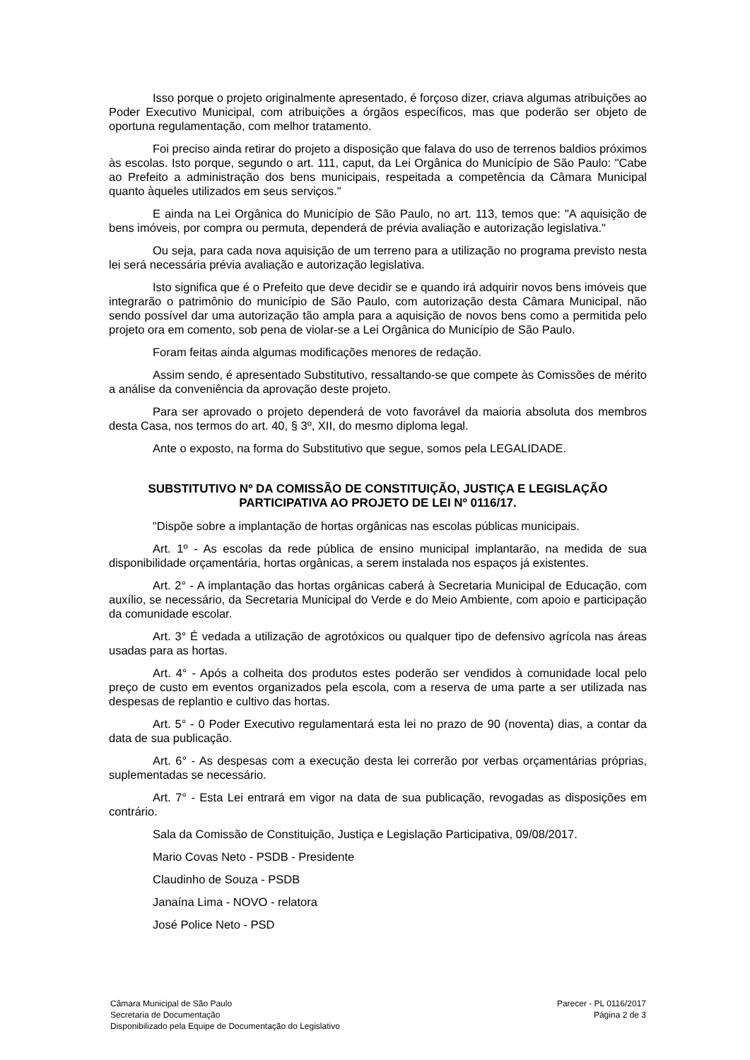Isso porque o projeto originalmente apresentado, é forçoso dizer, criava algumas atribuições ao Poder Executivo Municipal, com atribuições a órgãos específicos, mas que poderão ser objeto de oportuna regulamentação, com melhor tratamento.
Foi preciso ainda retirar do projeto a disposição que falava do uso de terrenos baldios próximos às escolas. Isto porque, segundo o art. 111, caput, da Lei Orgânica do Município de São Paulo: "Cabe ao Prefeito a administração dos bens municipais, respeitada a competência da Câmara Municipal quanto àqueles utilizados em seus serviços."
E ainda na Lei Orgânica do Município de São Paulo, no art. 113, temos que: "A aquisição de bens imóveis, por compra ou permuta, dependerá de prévia avaliação e autorização legislativa."
Ou seja, para cada nova aquisição de um terreno para a utilização no programa previsto nesta lei será necessária prévia avaliação e autorização legislativa.
Isto significa que é o Prefeito que deve decidir se e quando irá adquirir novos bens imóveis que integrarão o patrimônio do município de São Paulo, com autorização desta Câmara Municipal, não sendo possível dar uma autorização tão ampla para a aquisição de novos bens como a permitida pelo projeto ora em comento, sob pena de violar-se a Lei Orgânica do Município de São Paulo.
Foram feitas ainda algumas modificações menores de redação.
Assim sendo, é apresentado Substitutivo, ressaltando-se que compete às Comissões de mérito a análise da conveniência da aprovação deste projeto.
Para ser aprovado o projeto dependerá de voto favorável da maioria absoluta dos membros desta Casa, nos termos do art. 40, § 3º, XII, do mesmo diploma legal.
Ante o exposto, na forma do Substitutivo que segue, somos pela LEGALIDADE.
SUBSTITUTIVO Nº DA COMISSÃO DE CONSTITUIÇÃO, JUSTIÇA E LEGISLAÇÃO PARTICIPATIVA AO PROJETO DE LEI Nº 0116/17.
"Dispõe sobre a implantação de hortas orgânicas nas escolas públicas municipais.
Art. 1º - As escolas da rede pública de ensino municipal implantarão, na medida de sua disponibilidade orçamentária, hortas orgânicas, a serem instalada nos espaços já existentes.
Art. 2° - A implantação das hortas orgânicas caberá à Secretaria Municipal de Educação, com auxílio, se necessário, da Secretaria Municipal do Verde e do Meio Ambiente, com apoio e participação da comunidade escolar.
Art. 3° É vedada a utilização de agrotóxicos ou qualquer tipo de defensivo agrícola nas áreas usadas para as hortas.
Art. 4° - Após a colheita dos produtos estes poderão ser vendidos à comunidade local pelo preço de custo em eventos organizados pela escola, com a reserva de uma parte a ser utilizada nas despesas de replantio e cultivo das hortas.
Art. 5° - 0 Poder Executivo regulamentará esta lei no prazo de 90 (noventa) dias, a contar da data de sua publicação.
Art. 6° - As despesas com a execução desta lei correrão por verbas orçamentárias próprias, suplementadas se necessário.
Art. 7° - Esta Lei entrará em vigor na data de sua publicação, revogadas as disposições em contrário.
Sala da Comissão de Constituição, Justiça e Legislação Participativa, 09/08/2017.
Mario Covas Neto - PSDB - Presidente
Claudinho de Souza - PSDB
Janaína Lima - NOVO - relatora
José Police Neto - PSD
Câmara Municipal de São Paulo
Secretaria de Documentação
Disponibilizado pela Equipe de Documentação do Legislativo
Parecer - PL 0116/2017
Página 2 de 3